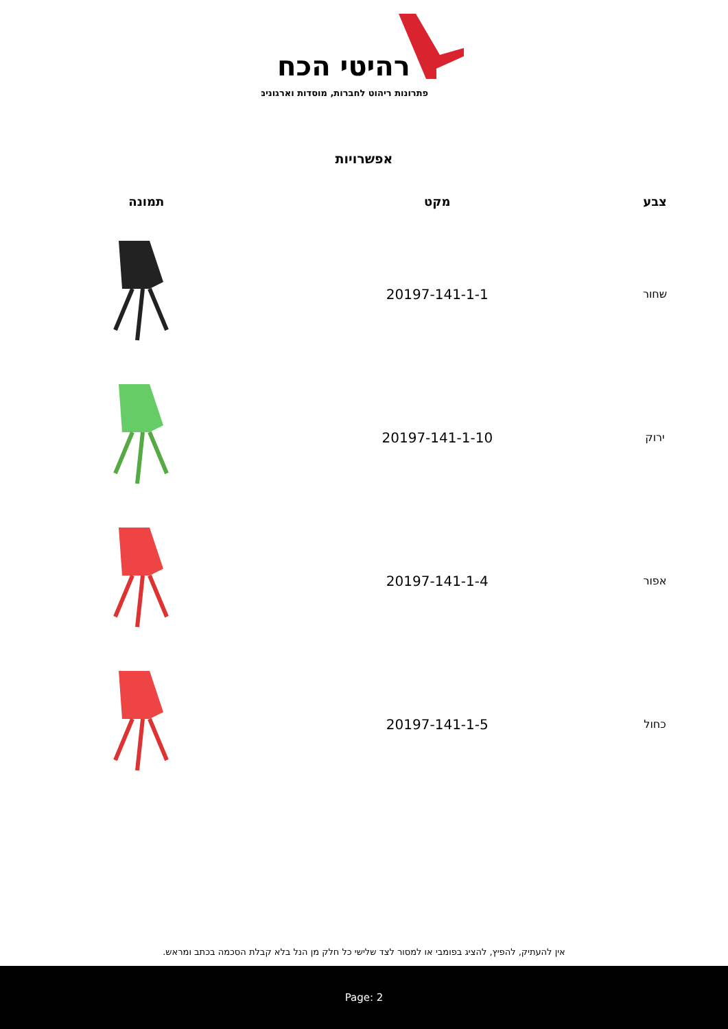רהיטי הכח
פתרונות ריהוט לחברות, מוסדות וארגונים
אפשרויות
| צבע | מקט | תמונה |
| --- | --- | --- |
| שחור | 20197-141-1-1 | |
| ירוק | 20197-141-1-10 | |
| אפור | 20197-141-1-4 | |
| כחול | 20197-141-1-5 | |
אין להעתיק, להפיץ, להציג בפומבי או למסור לצד שלישי כל חלק מן הנל בלא קבלת הסכמה בכתב ומראש.
Page: 2